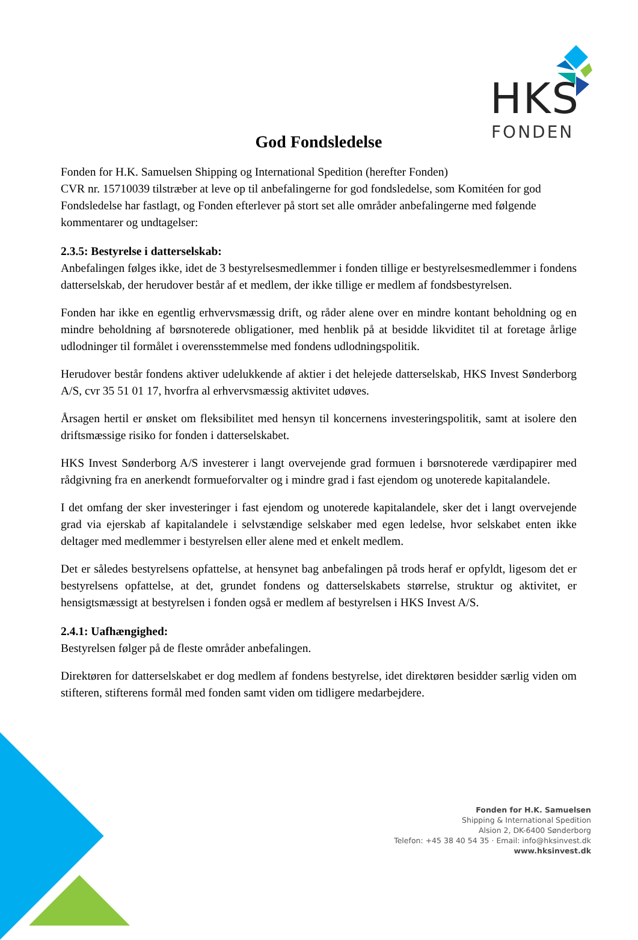HKS
FONDEN
God Fondsledelse
Fonden for H.K. Samuelsen Shipping og International Spedition (herefter Fonden)
CVR nr. 15710039 tilstræber at leve op til anbefalingerne for god fondsledelse, som Komitéen for god Fondsledelse har fastlagt, og Fonden efterlever på stort set alle områder anbefalingerne med følgende kommentarer og undtagelser:
2.3.5: Bestyrelse i datterselskab:
Anbefalingen følges ikke, idet de 3 bestyrelsesmedlemmer i fonden tillige er bestyrelsesmedlemmer i fondens datterselskab, der herudover består af et medlem, der ikke tillige er medlem af fondsbestyrelsen.
Fonden har ikke en egentlig erhvervsmæssig drift, og råder alene over en mindre kontant beholdning og en mindre beholdning af børsnoterede obligationer, med henblik på at besidde likviditet til at foretage årlige udlodninger til formålet i overensstemmelse med fondens udlodningspolitik.
Herudover består fondens aktiver udelukkende af aktier i det helejede datterselskab, HKS Invest Sønderborg A/S, cvr 35 51 01 17, hvorfra al erhvervsmæssig aktivitet udøves.
Årsagen hertil er ønsket om fleksibilitet med hensyn til koncernens investeringspolitik, samt at isolere den driftsmæssige risiko for fonden i datterselskabet.
HKS Invest Sønderborg A/S investerer i langt overvejende grad formuen i børsnoterede værdipapirer med rådgivning fra en anerkendt formueforvalter og i mindre grad i fast ejendom og unoterede kapitalandele.
I det omfang der sker investeringer i fast ejendom og unoterede kapitalandele, sker det i langt overvejende grad via ejerskab af kapitalandele i selvstændige selskaber med egen ledelse, hvor selskabet enten ikke deltager med medlemmer i bestyrelsen eller alene med et enkelt medlem.
Det er således bestyrelsens opfattelse, at hensynet bag anbefalingen på trods heraf er opfyldt, ligesom det er bestyrelsens opfattelse, at det, grundet fondens og datterselskabets størrelse, struktur og aktivitet, er hensigtsmæssigt at bestyrelsen i fonden også er medlem af bestyrelsen i HKS Invest A/S.
2.4.1: Uafhængighed:
Bestyrelsen følger på de fleste områder anbefalingen.
Direktøren for datterselskabet er dog medlem af fondens bestyrelse, idet direktøren besidder særlig viden om stifteren, stifterens formål med fonden samt viden om tidligere medarbejdere.
Fonden for H.K. Samuelsen
Shipping & International Spedition
Alsion 2, DK-6400 Sønderborg
Telefon: +45 38 40 54 35 · Email: info@hksinvest.dk
www.hksinvest.dk